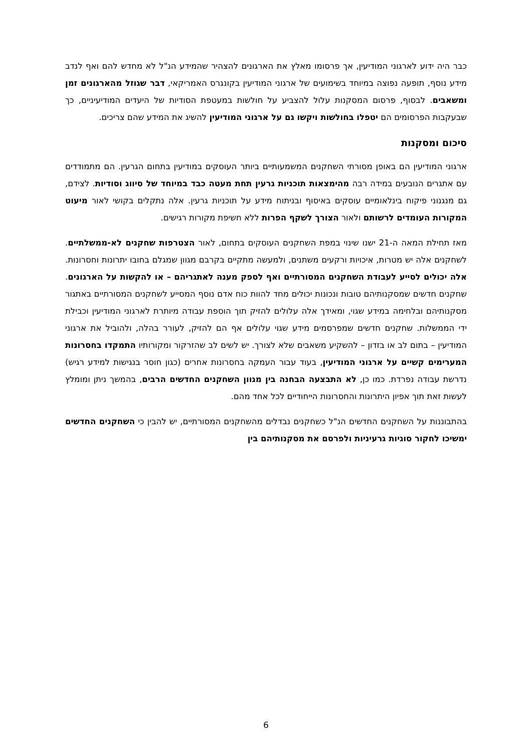כבר היה ידוע לארגוני המודיעין, אך פרסומו מאלץ את הארגונים להצהיר שהמידע הנ"ל לא מחדש להם ואף לנדב מידע נוסף, תופעה נפוצה במיוחד בשימועים של ארגוני המודיעין בקונגרס האמריקאי, דבר שגוזל מהארגונים זמן ומשאבים. לבסוף, פרסום המסקנות עלול להצביע על חולשות במעטפת הסודיות של היעדים המודיעיניים, כך שבעקבות הפרסומים הם יטפלו בחולשות ויקשו גם על ארגוני המודיעין להשיג את המידע שהם צריכים.
סיכום ומסקנות
ארגוני המודיעין הם באופן מסורתי השחקנים המשמעותיים ביותר העוסקים במודיעין בתחום הגרעין. הם מתמודדים עם אתגרים הנובעים במידה רבה מהימצאות תוכניות גרעין תחת מעטה כבד במיוחד של סיווג וסודיות. לצידם, גם מנגנוני פיקוח בינלאומיים עוסקים באיסוף ובניתוח מידע על תוכניות גרעין. אלה נתקלים בקושי לאור מיעוט המקורות העומדים לרשותם ולאור הצורך לשקף הפרות ללא חשיפת מקורות רגישים.
מאז תחילת המאה ה-21 ישנו שינוי במפת השחקנים העוסקים בתחום, לאור הצטרפות שחקנים לא-ממשלתיים. לשחקנים אלה יש מטרות, איכויות ורקעים משתנים, ולמעשה מתקיים בקרבם מגוון שמגלם בחובו יתרונות וחסרונות. אלה יכולים לסייע לעבודת השחקנים המסורתיים ואף לספק מענה לאתגריהם – או להקשות על הארגונים. שחקנים חדשים שמסקנותיהם טובות ונכונות יכולים מחד להוות כוח אדם נוסף המסייע לשחקנים המסורתיים באתגור מסקנותיהם ובלחימה במידע שגוי, ומאידך אלה עלולים להזיק תוך הוספת עבודה מיותרת לארגוני המודיעין וכבילת ידי הממשלות. שחקנים חדשים שמפרסמים מידע שגוי עלולים אף הם להזיק, לעורר בהלה, ולהוביל את ארגוני המודיעין – בתום לב או בזדון – להשקיע משאבים שלא לצורך. יש לשים לב שהזרקור ומקורותיו התמקדו בחסרונות המערימים קשיים על ארגוני המודיעין, בעוד עבור העמקה בחסרונות אחרים (כגון חוסר בנגישות למידע רגיש) נדרשת עבודה נפרדת. כמו כן, לא התבצעה הבחנה בין מגוון השחקנים החדשים הרבים, בהמשך ניתן ומומלץ לעשות זאת תוך אפיון היתרונות והחסרונות הייחודיים לכל אחד מהם.
בהתבוננות על השחקנים החדשים הנ"ל כשחקנים נבדלים מהשחקנים המסורתיים, יש להבין כי השחקנים החדשים ימשיכו לחקור סוגיות גרעיניות ולפרסם את מסקנותיהם בין
6